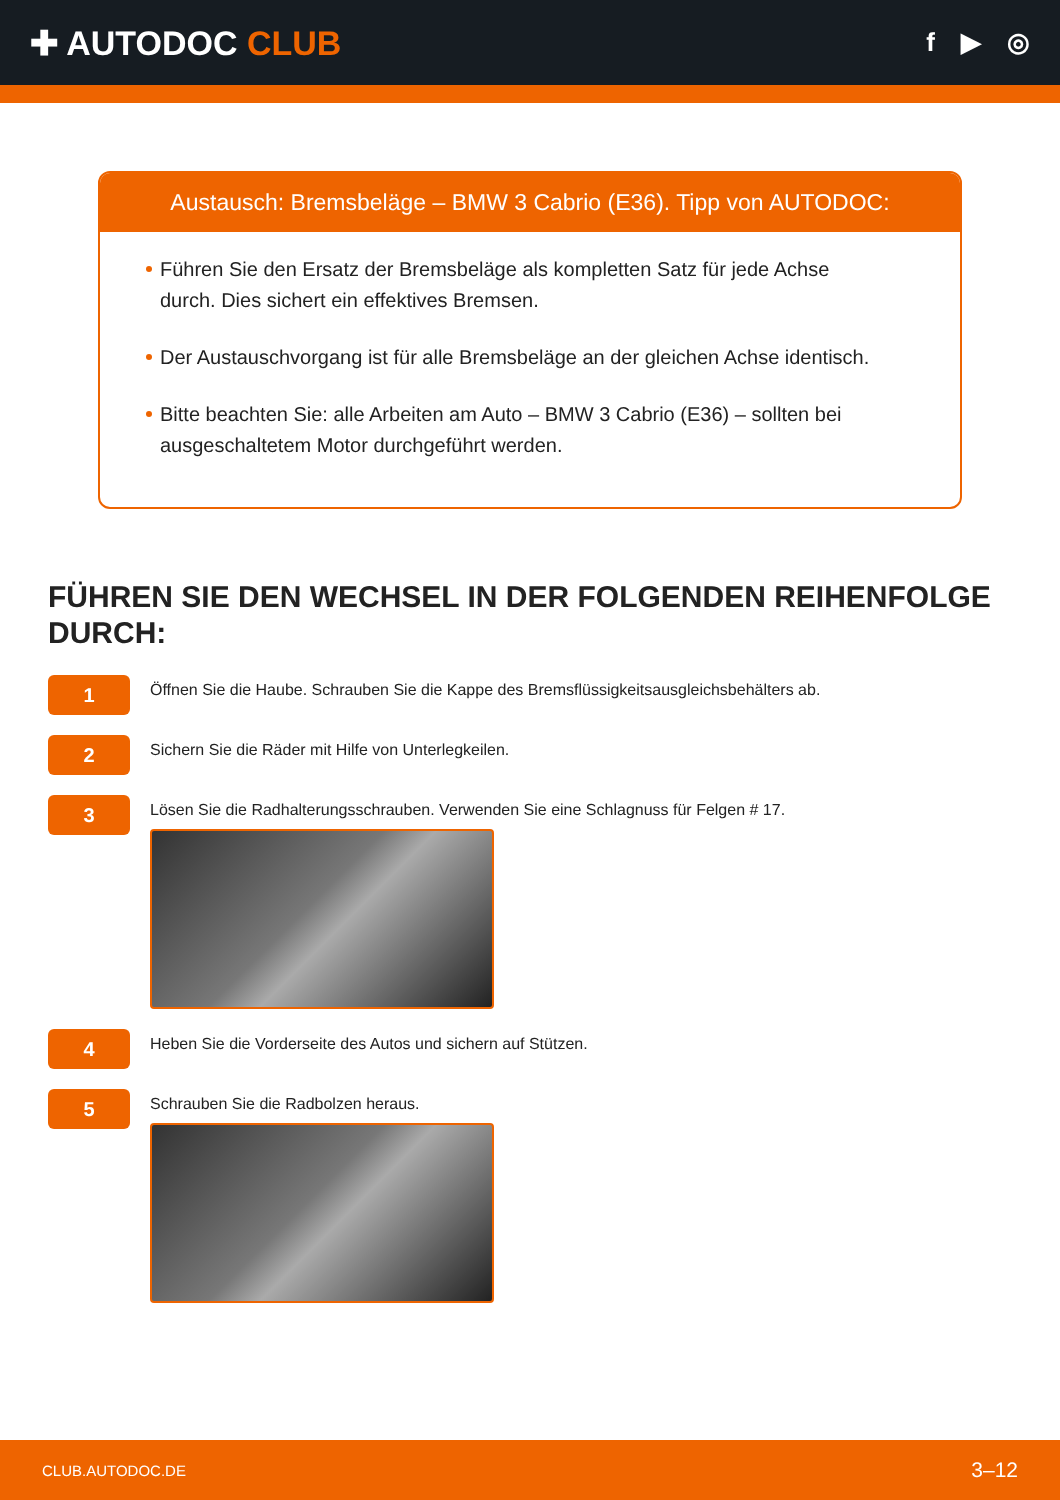✚ AUTODOC CLUB
f ▶ ◎
Austausch: Bremsbeläge – BMW 3 Cabrio (E36). Tipp von AUTODOC:
Führen Sie den Ersatz der Bremsbeläge als kompletten Satz für jede Achse durch. Dies sichert ein effektives Bremsen.
Der Austauschvorgang ist für alle Bremsbeläge an der gleichen Achse identisch.
Bitte beachten Sie: alle Arbeiten am Auto – BMW 3 Cabrio (E36) – sollten bei ausgeschaltetem Motor durchgeführt werden.
FÜHREN SIE DEN WECHSEL IN DER FOLGENDEN REIHENFOLGE DURCH:
1
Öffnen Sie die Haube. Schrauben Sie die Kappe des Bremsflüssigkeitsausgleichsbehälters ab.
2
Sichern Sie die Räder mit Hilfe von Unterlegkeilen.
3
Lösen Sie die Radhalterungsschrauben. Verwenden Sie eine Schlagnuss für Felgen # 17.
4
Heben Sie die Vorderseite des Autos und sichern auf Stützen.
5
Schrauben Sie die Radbolzen heraus.
CLUB.AUTODOC.DE 3–12